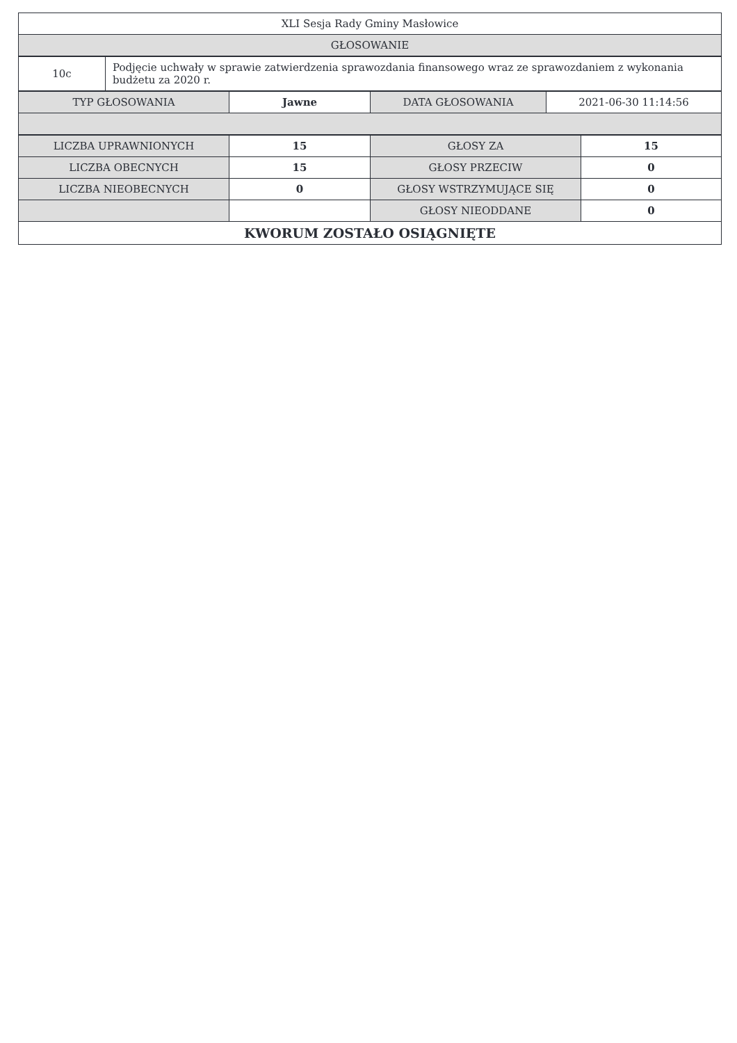| XLI Sesja Rady Gminy Masłowice |
| GŁOSOWANIE |
| 10c | Podjęcie uchwały w sprawie zatwierdzenia sprawozdania finansowego wraz ze sprawozdaniem z wykonania budżetu za 2020 r. |
| TYP GŁOSOWANIA | Jawne | DATA GŁOSOWANIA | 2021-06-30 11:14:56 |
| LICZBA UPRAWNIONYCH | 15 | GŁOSY ZA | 15 |
| LICZBA OBECNYCH | 15 | GŁOSY PRZECIW | 0 |
| LICZBA NIEOBECNYCH | 0 | GŁOSY WSTRZYMUJĄCE SIĘ | 0 |
| | | GŁOSY NIEODDANE | 0 |
| KWORUM ZOSTAŁO OSIĄGNIĘTE | | | |